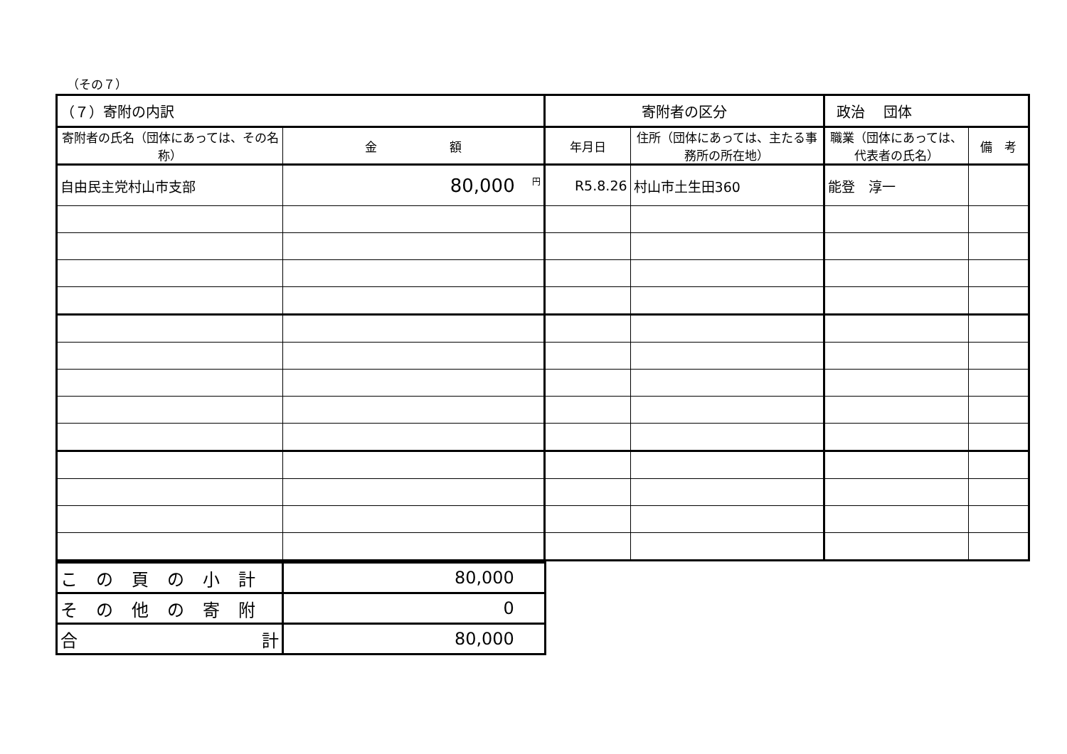（その７）
| （７）寄附の内訳 | | 寄附者の区分 | | 政治 団体 | |
| 寄附者の氏名（団体にあっては、その名称） | 金 額 | 年月日 | 住所（団体にあっては、主たる事務所の所在地） | 職業（団体にあっては、代表者の氏名） | 備 考 |
| 自由民主党村山市支部 | <sup>円</sup>80,000 | R5.8.26 | 村山市土生田360 | 能登 淳一 | |
| この頁の小計 | 80,000 |
| その他の寄附 | 0 |
| 合 計 | 80,000 |